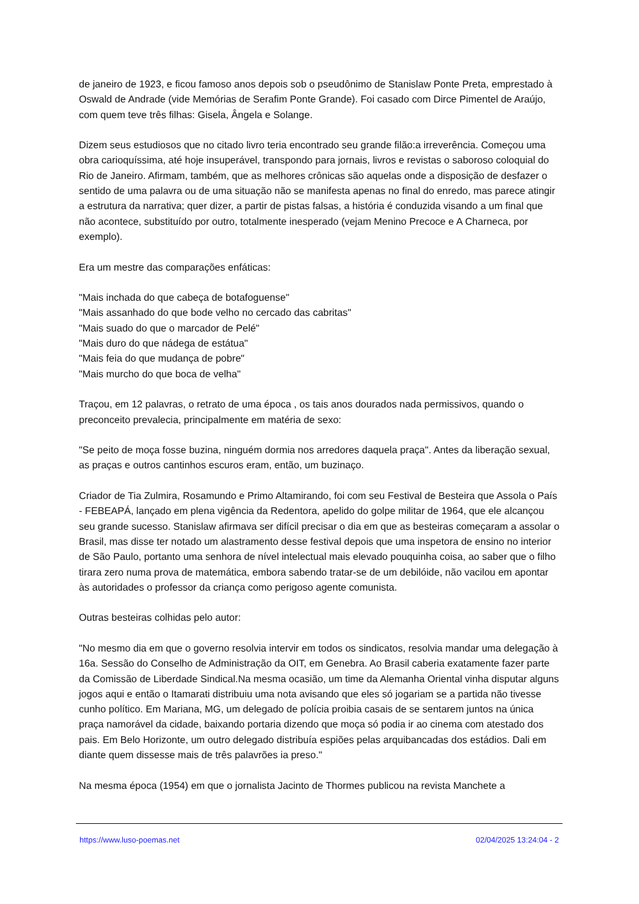de janeiro de 1923, e ficou famoso anos depois sob o pseudônimo de Stanislaw Ponte Preta, emprestado à Oswald de Andrade (vide Memórias de Serafim Ponte Grande). Foi casado com Dirce Pimentel de Araújo, com quem teve três filhas: Gisela, Ângela e Solange.
Dizem seus estudiosos que no citado livro teria encontrado seu grande filão:a irreverência. Começou uma obra carioquíssima, até hoje insuperável, transpondo para jornais, livros e revistas o saboroso coloquial do Rio de Janeiro. Afirmam, também, que as melhores crônicas são aquelas onde a disposição de desfazer o sentido de uma palavra ou de uma situação não se manifesta apenas no final do enredo, mas parece atingir a estrutura da narrativa; quer dizer, a partir de pistas falsas, a história é conduzida visando a um final que não acontece, substituído por outro, totalmente inesperado (vejam Menino Precoce e A Charneca, por exemplo).
Era um mestre das comparações enfáticas:
"Mais inchada do que cabeça de botafoguense"
"Mais assanhado do que bode velho no cercado das cabritas"
"Mais suado do que o marcador de Pelé"
"Mais duro do que nádega de estátua"
"Mais feia do que mudança de pobre"
"Mais murcho do que boca de velha"
Traçou, em 12 palavras, o retrato de uma época , os tais anos dourados nada permissivos, quando o preconceito prevalecia, principalmente em matéria de sexo:
"Se peito de moça fosse buzina, ninguém dormia nos arredores daquela praça". Antes da liberação sexual, as praças e outros cantinhos escuros eram, então, um buzinaço.
Criador de Tia Zulmira, Rosamundo e Primo Altamirando, foi com seu Festival de Besteira que Assola o País - FEBEAPÁ, lançado em plena vigência da Redentora, apelido do golpe militar de 1964, que ele alcançou seu grande sucesso. Stanislaw afirmava ser difícil precisar o dia em que as besteiras começaram a assolar o Brasil, mas disse ter notado um alastramento desse festival depois que uma inspetora de ensino no interior de São Paulo, portanto uma senhora de nível intelectual mais elevado pouquinha coisa, ao saber que o filho tirara zero numa prova de matemática, embora sabendo tratar-se de um debilóide, não vacilou em apontar às autoridades o professor da criança como perigoso agente comunista.
Outras besteiras colhidas pelo autor:
"No mesmo dia em que o governo resolvia intervir em todos os sindicatos, resolvia mandar uma delegação à 16a. Sessão do Conselho de Administração da OIT, em Genebra. Ao Brasil caberia exatamente fazer parte da Comissão de Liberdade Sindical.Na mesma ocasião, um time da Alemanha Oriental vinha disputar alguns jogos aqui e então o Itamarati distribuiu uma nota avisando que eles só jogariam se a partida não tivesse cunho político. Em Mariana, MG, um delegado de polícia proibia casais de se sentarem juntos na única praça namorável da cidade, baixando portaria dizendo que moça só podia ir ao cinema com atestado dos pais. Em Belo Horizonte, um outro delegado distribuía espiões pelas arquibancadas dos estádios. Dali em diante quem dissesse mais de três palavrões ia preso."
Na mesma época (1954) em que o jornalista Jacinto de Thormes publicou na revista Manchete a
https://www.luso-poemas.net 02/04/2025 13:24:04 - 2